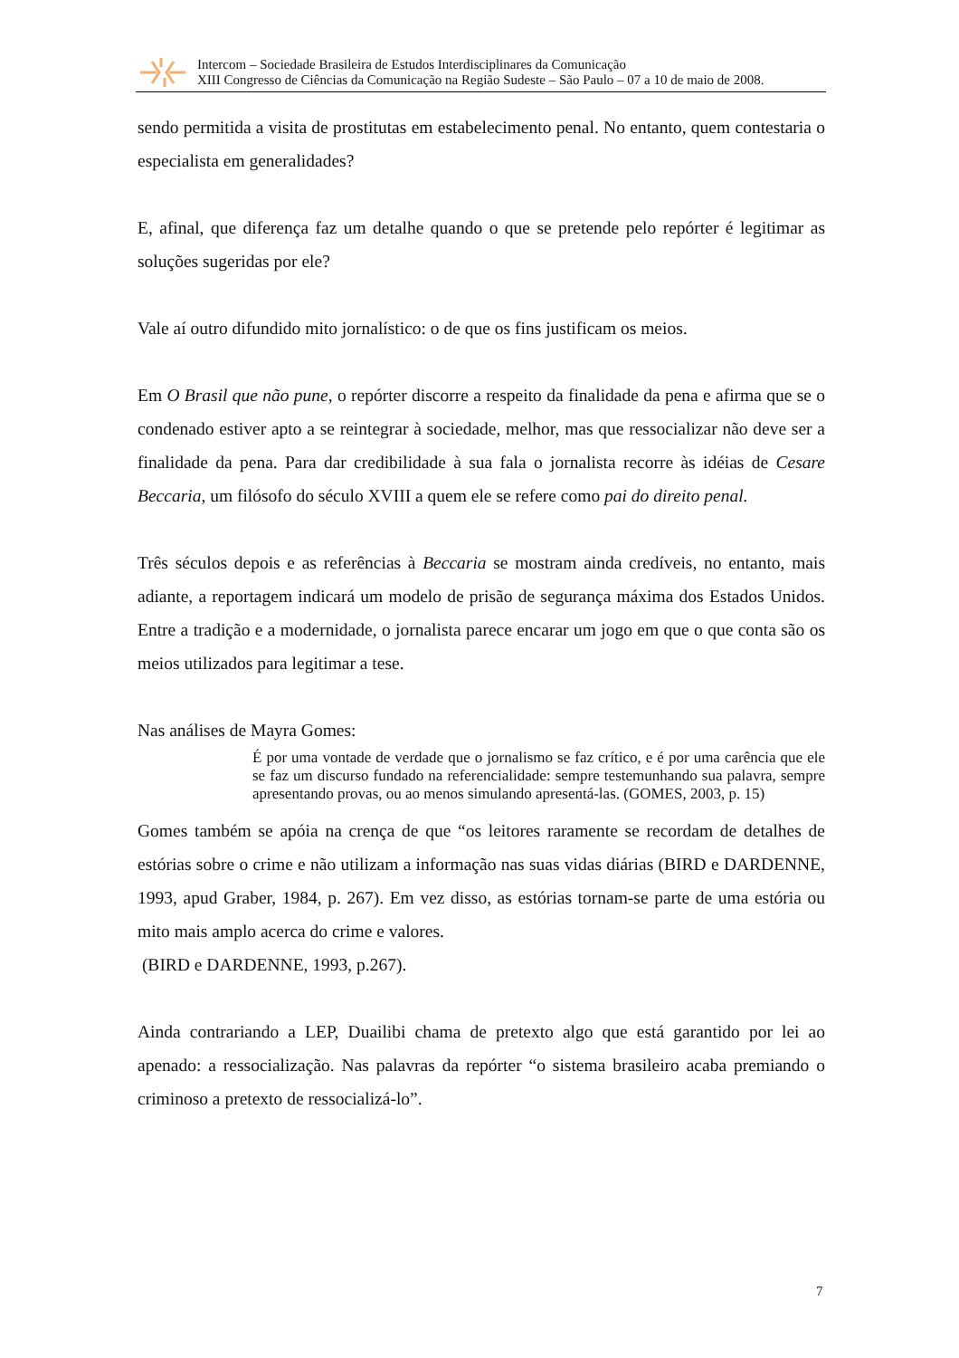Intercom – Sociedade Brasileira de Estudos Interdisciplinares da Comunicação
XIII Congresso de Ciências da Comunicação na Região Sudeste – São Paulo – 07 a 10 de maio de 2008.
sendo permitida a visita de prostitutas em estabelecimento penal. No entanto, quem contestaria o especialista em generalidades?
E, afinal, que diferença faz um detalhe quando o que se pretende pelo repórter é legitimar as soluções sugeridas por ele?
Vale aí outro difundido mito jornalístico: o de que os fins justificam os meios.
Em O Brasil que não pune, o repórter discorre a respeito da finalidade da pena e afirma que se o condenado estiver apto a se reintegrar à sociedade, melhor, mas que ressocializar não deve ser a finalidade da pena. Para dar credibilidade à sua fala o jornalista recorre às idéias de Cesare Beccaria, um filósofo do século XVIII a quem ele se refere como pai do direito penal.
Três séculos depois e as referências à Beccaria se mostram ainda credíveis, no entanto, mais adiante, a reportagem indicará um modelo de prisão de segurança máxima dos Estados Unidos. Entre a tradição e a modernidade, o jornalista parece encarar um jogo em que o que conta são os meios utilizados para legitimar a tese.
Nas análises de Mayra Gomes:
É por uma vontade de verdade que o jornalismo se faz crítico, e é por uma carência que ele se faz um discurso fundado na referencialidade: sempre testemunhando sua palavra, sempre apresentando provas, ou ao menos simulando apresentá-las. (GOMES, 2003, p. 15)
Gomes também se apóia na crença de que “os leitores raramente se recordam de detalhes de estórias sobre o crime e não utilizam a informação nas suas vidas diárias (BIRD e DARDENNE, 1993, apud Graber, 1984, p. 267). Em vez disso, as estórias tornam-se parte de uma estória ou mito mais amplo acerca do crime e valores.
(BIRD e DARDENNE, 1993, p.267).
Ainda contrariando a LEP, Duailibi chama de pretexto algo que está garantido por lei ao apenado: a ressocialização. Nas palavras da repórter “o sistema brasileiro acaba premiando o criminoso a pretexto de ressocializá-lo”.
7